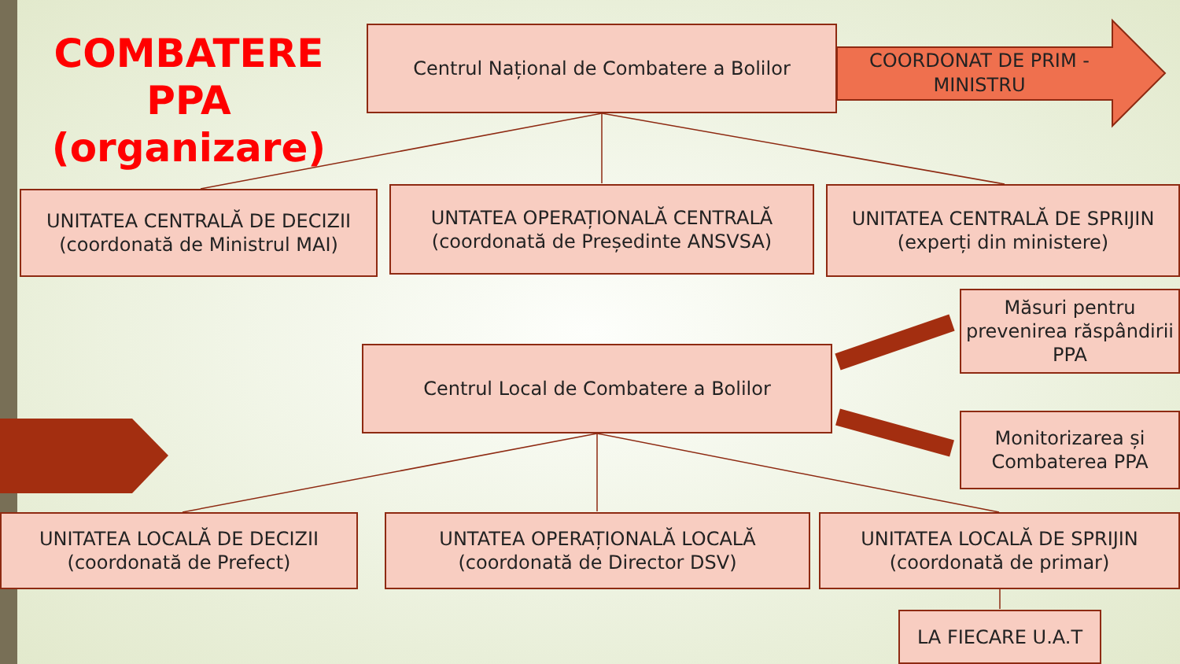COMBATERE PPA (organizare)
Centrul Național de Combatere a Bolilor
COORDONAT DE PRIM - MINISTRU
UNITATEA CENTRALĂ DE DECIZII (coordonată de Ministrul MAI)
UNTATEA OPERAȚIONALĂ CENTRALĂ (coordonată de Președinte ANSVSA)
UNITATEA CENTRALĂ DE SPRIJIN (experți din ministere)
Măsuri pentru prevenirea răspândirii PPA
Centrul Local de Combatere a Bolilor
Monitorizarea și Combaterea PPA
UNITATEA LOCALĂ DE DECIZII (coordonată de Prefect)
UNTATEA OPERAȚIONALĂ LOCALĂ (coordonată de Director DSV)
UNITATEA LOCALĂ DE SPRIJIN (coordonată de primar)
LA FIECARE U.A.T